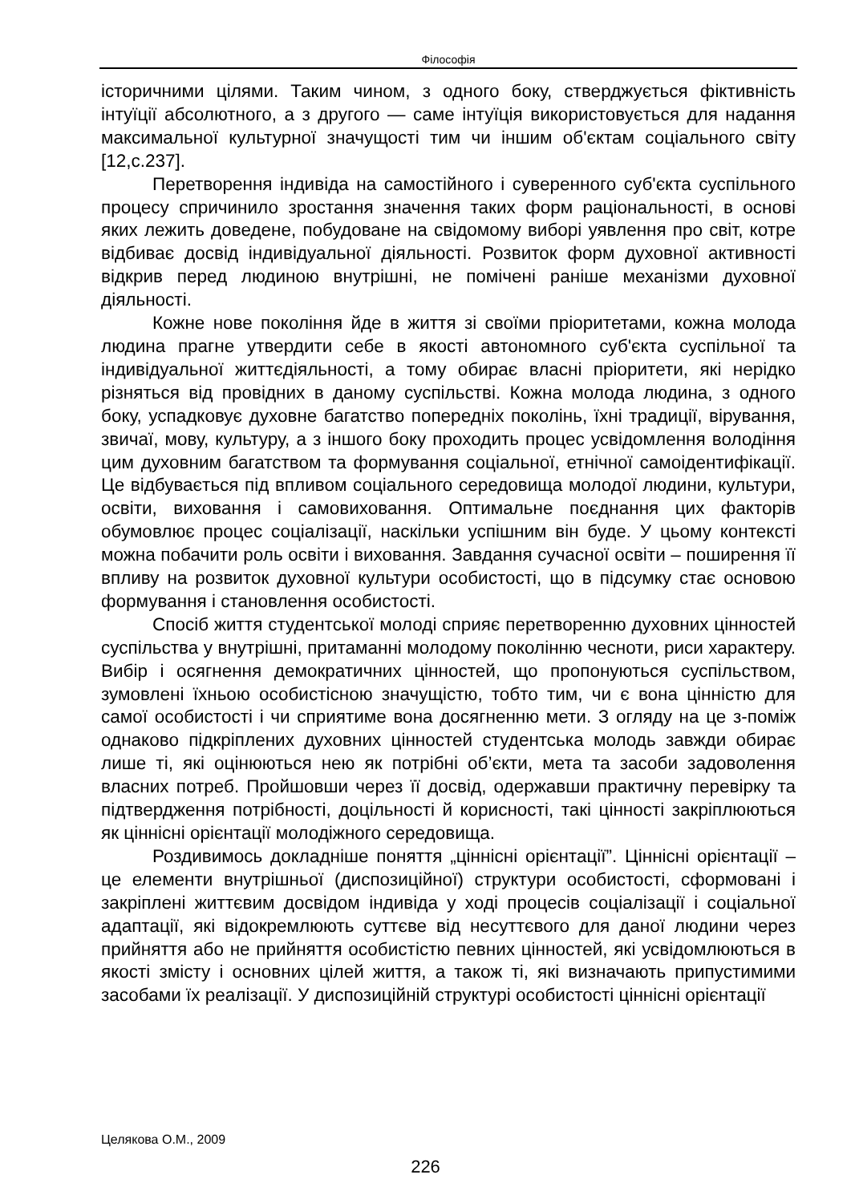Філософія
історичними цілями. Таким чином, з одного боку, стверджується фіктивність інтуїції абсолютного, а з другого — саме інтуїція використовується для надання максимальної культурної значущості тим чи іншим об'єктам соціального світу [12,с.237].
Перетворення індивіда на самостійного і суверенного суб'єкта суспільного процесу спричинило зростання значення таких форм раціональності, в основі яких лежить доведене, побудоване на свідомому виборі уявлення про світ, котре відбиває досвід індивідуальної діяльності. Розвиток форм духовної активності відкрив перед людиною внутрішні, не помічені раніше механізми духовної діяльності.
Кожне нове покоління йде в життя зі своїми пріоритетами, кожна молода людина прагне утвердити себе в якості автономного суб'єкта суспільної та індивідуальної життєдіяльності, а тому обирає власні пріоритети, які нерідко різняться від провідних в даному суспільстві. Кожна молода людина, з одного боку, успадковує духовне багатство попередніх поколінь, їхні традиції, вірування, звичаї, мову, культуру, а з іншого боку проходить процес усвідомлення володіння цим духовним багатством та формування соціальної, етнічної самоідентифікації. Це відбувається під впливом соціального середовища молодої людини, культури, освіти, виховання і самовиховання. Оптимальне поєднання цих факторів обумовлює процес соціалізації, наскільки успішним він буде. У цьому контексті можна побачити роль освіти і виховання. Завдання сучасної освіти – поширення її впливу на розвиток духовної культури особистості, що в підсумку стає основою формування і становлення особистості.
Спосіб життя студентської молоді сприяє перетворенню духовних цінностей суспільства у внутрішні, притаманні молодому поколінню чесноти, риси характеру. Вибір і осягнення демократичних цінностей, що пропонуються суспільством, зумовлені їхньою особистісною значущістю, тобто тим, чи є вона цінністю для самої особистості і чи сприятиме вона досягненню мети. З огляду на це з-поміж однаково підкріплених духовних цінностей студентська молодь завжди обирає лише ті, які оцінюються нею як потрібні об’єкти, мета та засоби задоволення власних потреб. Пройшовши через її досвід, одержавши практичну перевірку та підтвердження потрібності, доцільності й корисності, такі цінності закріплюються як ціннісні орієнтації молодіжного середовища.
Роздивимось докладніше поняття „ціннісні орієнтації”. Ціннісні орієнтації – це елементи внутрішньої (диспозиційної) структури особистості, сформовані і закріплені життєвим досвідом індивіда у ході процесів соціалізації і соціальної адаптації, які відокремлюють суттєве від несуттєвого для даної людини через прийняття або не прийняття особистістю певних цінностей, які усвідомлюються в якості змісту і основних цілей життя, а також ті, які визначають припустимими засобами їх реалізації. У диспозиційній структурі особистості ціннісні орієнтації
Целякова О.М., 2009
226